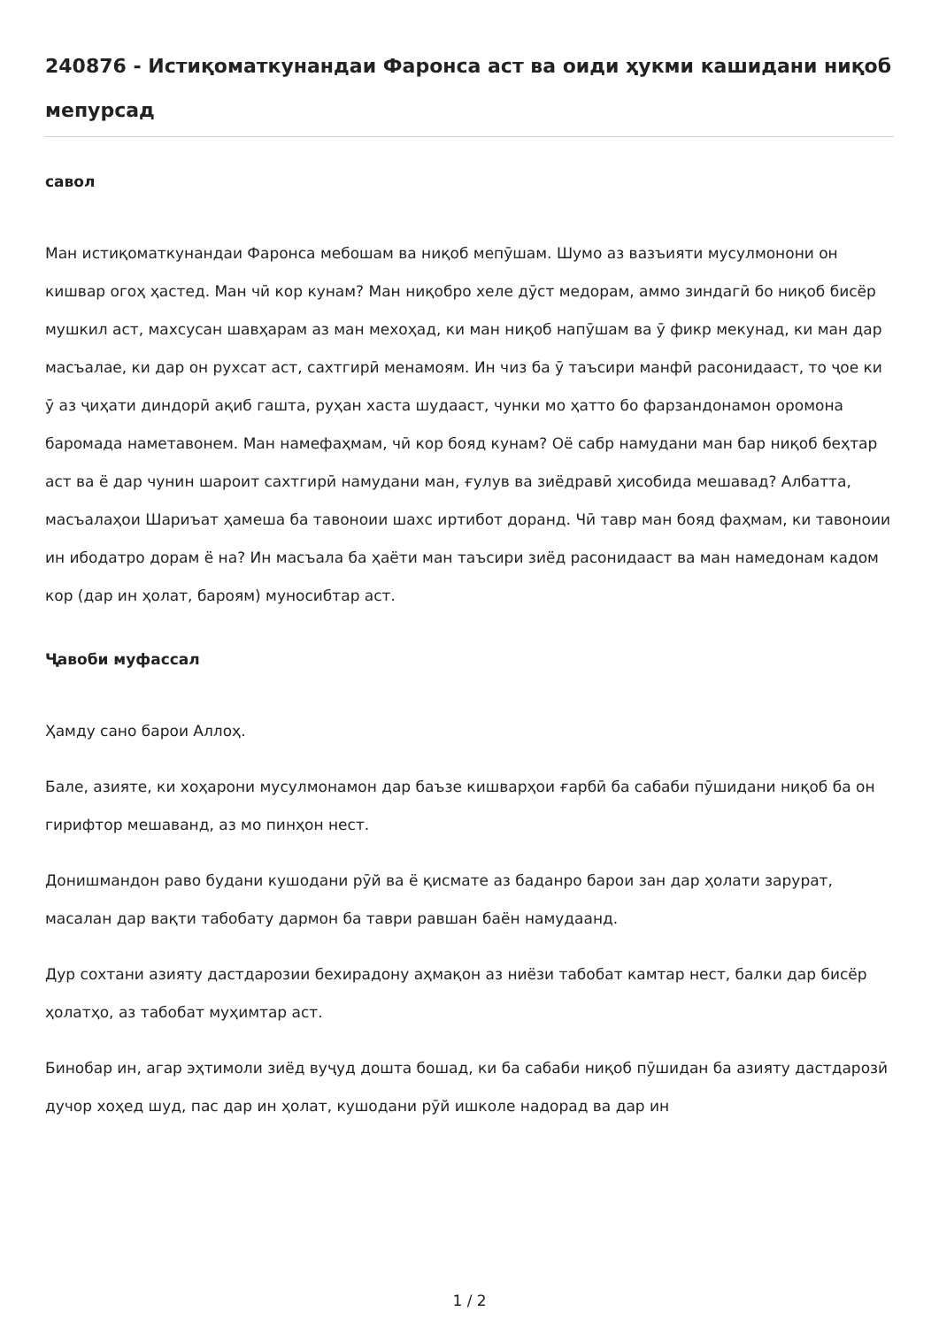240876 - Истиқоматкунандаи Фаронса аст ва оиди ҳукми кашидани ниқоб мепурсад
савол
Ман истиқоматкунандаи Фаронса мебошам ва ниқоб мепӯшам. Шумо аз вазъияти мусулмонони он кишвар огоҳ ҳастед. Ман чӣ кор кунам? Ман ниқобро хеле дӯст медорам, аммо зиндагӣ бо ниқоб бисёр мушкил аст, махсусан шавҳарам аз ман мехоҳад, ки ман ниқоб напӯшам ва ӯ фикр мекунад, ки ман дар масъалае, ки дар он рухсат аст, сахтгирӣ менамоям. Ин чиз ба ӯ таъсири манфӣ расонидааст, то ҷое ки ӯ аз ҷиҳати диндорӣ ақиб гашта, руҳан хаста шудааст, чунки мо ҳатто бо фарзандонамон оромона баромада наметавонем. Ман намефаҳмам, чӣ кор бояд кунам? Оё сабр намудани ман бар ниқоб беҳтар аст ва ё дар чунин шароит сахтгирӣ намудани ман, ғулув ва зиёдравӣ ҳисобида мешавад? Албатта, масъалаҳои Шариъат ҳамеша ба тавоноии шахс иртибот доранд. Чӣ тавр ман бояд фаҳмам, ки тавоноии ин ибодатро дорам ё на? Ин масъала ба ҳаёти ман таъсири зиёд расонидааст ва ман намедонам кадом кор (дар ин ҳолат, бароям) муносибтар аст.
Ҷавоби муфассал
Ҳамду сано барои Аллоҳ.
Бале, азияте, ки хоҳарони мусулмонамон дар баъзе кишварҳои ғарбӣ ба сабаби пӯшидани ниқоб ба он гирифтор мешаванд, аз мо пинҳон нест.
Донишмандон раво будани кушодани рӯй ва ё қисмате аз баданро барои зан дар ҳолати зарурат, масалан дар вақти табобату дармон ба таври равшан баён намудаанд.
Дур сохтани азияту дастдарозии бехирадону аҳмақон аз ниёзи табобат камтар нест, балки дар бисёр ҳолатҳо, аз табобат муҳимтар аст.
Бинобар ин, агар эҳтимоли зиёд вуҷуд дошта бошад, ки ба сабаби ниқоб пӯшидан ба азияту дастдарозӣ дучор хоҳед шуд, пас дар ин ҳолат, кушодани рӯй ишколе надорад ва дар ин
1 / 2